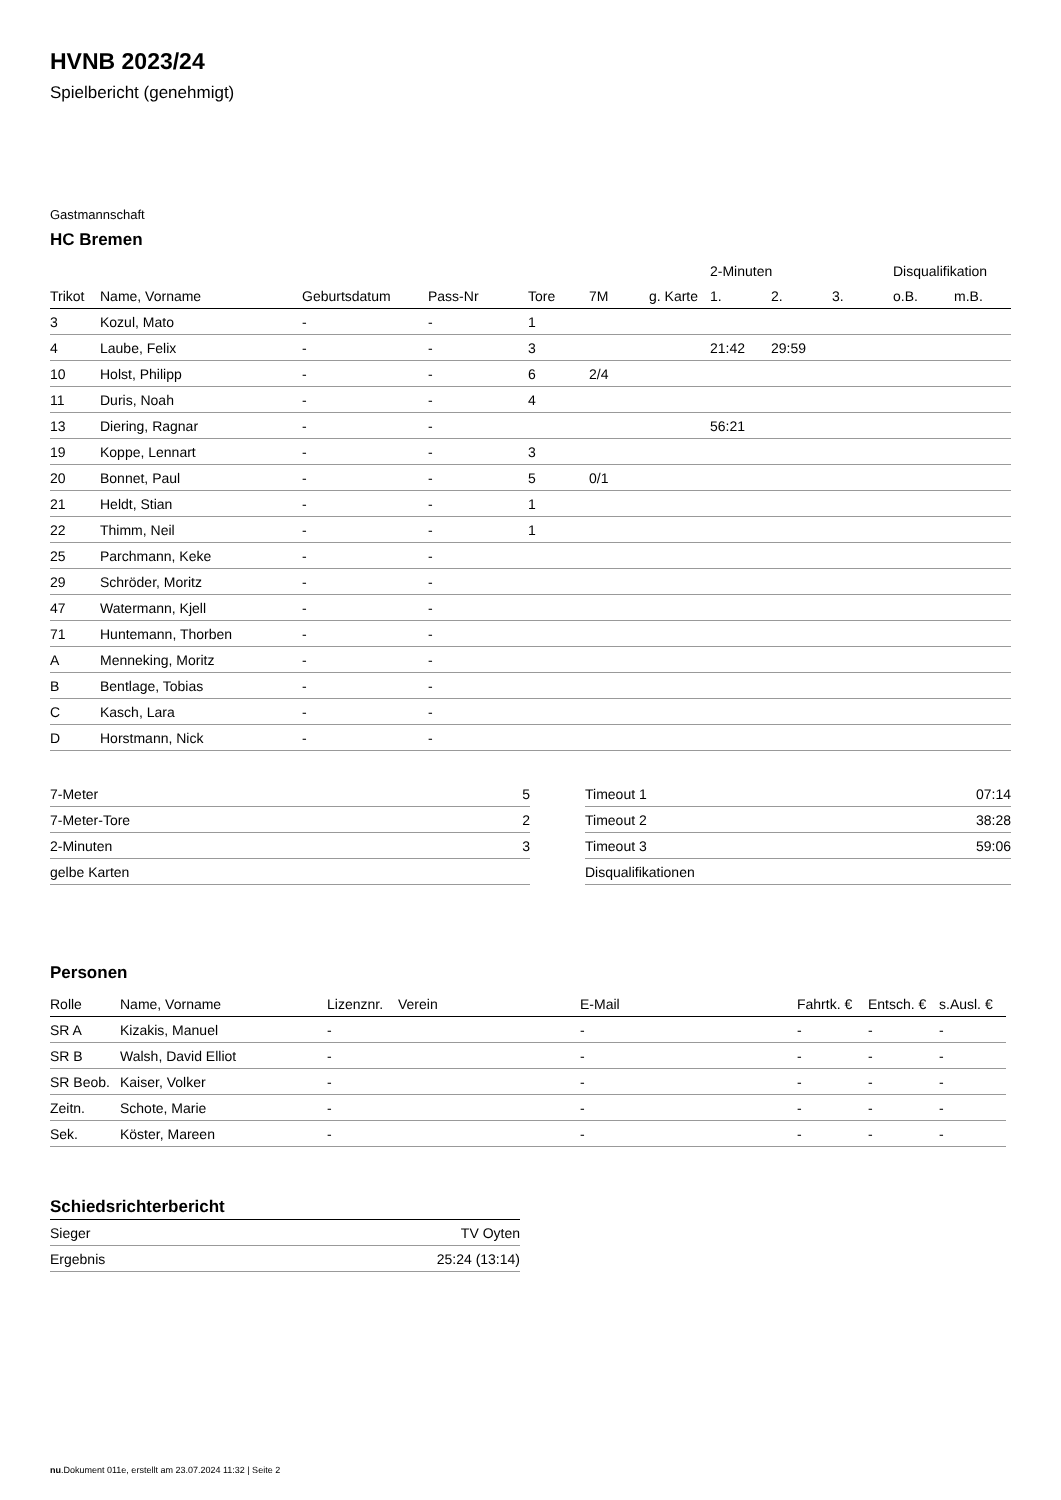HVNB 2023/24
Spielbericht (genehmigt)
Gastmannschaft
HC Bremen
| | | | | | | | 2-Minuten | | | Disqualifikation | |
| --- | --- | --- | --- | --- | --- | --- | --- | --- | --- | --- | --- |
| Trikot | Name, Vorname | Geburtsdatum | Pass-Nr | Tore | 7M | g. Karte | 1. | 2. | 3. | o.B. | m.B. |
| 3 | Kozul, Mato | - | - | 1 | | | | | | | |
| 4 | Laube, Felix | - | - | 3 | | | 21:42 | 29:59 | | | |
| 10 | Holst, Philipp | - | - | 6 | 2/4 | | | | | | |
| 11 | Duris, Noah | - | - | 4 | | | | | | | |
| 13 | Diering, Ragnar | - | - | | | | 56:21 | | | | |
| 19 | Koppe, Lennart | - | - | 3 | | | | | | | |
| 20 | Bonnet, Paul | - | - | 5 | 0/1 | | | | | | |
| 21 | Heldt, Stian | - | - | 1 | | | | | | | |
| 22 | Thimm, Neil | - | - | 1 | | | | | | | |
| 25 | Parchmann, Keke | - | - | | | | | | | | |
| 29 | Schröder, Moritz | - | - | | | | | | | | |
| 47 | Watermann, Kjell | - | - | | | | | | | | |
| 71 | Huntemann, Thorben | - | - | | | | | | | | |
| A | Menneking, Moritz | - | - | | | | | | | | |
| B | Bentlage, Tobias | - | - | | | | | | | | |
| C | Kasch, Lara | - | - | | | | | | | | |
| D | Horstmann, Nick | - | - | | | | | | | | |
| 7-Meter | 5 |
| 7-Meter-Tore | 2 |
| 2-Minuten | 3 |
| gelbe Karten | |
| Timeout 1 | 07:14 |
| Timeout 2 | 38:28 |
| Timeout 3 | 59:06 |
| Disqualifikationen | |
Personen
| Rolle | Name, Vorname | Lizenznr. | Verein | E-Mail | Fahrtk. € | Entsch. € | s.Ausl. € |
| --- | --- | --- | --- | --- | --- | --- | --- |
| SR A | Kizakis, Manuel | - | | - | - | - | - |
| SR B | Walsh, David Elliot | - | | - | - | - | - |
| SR Beob. | Kaiser, Volker | - | | - | - | - | - |
| Zeitn. | Schote, Marie | - | | - | - | - | - |
| Sek. | Köster, Mareen | - | | - | - | - | - |
Schiedsrichterbericht
| Sieger | TV Oyten |
| Ergebnis | 25:24 (13:14) |
nu.Dokument 011e, erstellt am 23.07.2024 11:32 | Seite 2